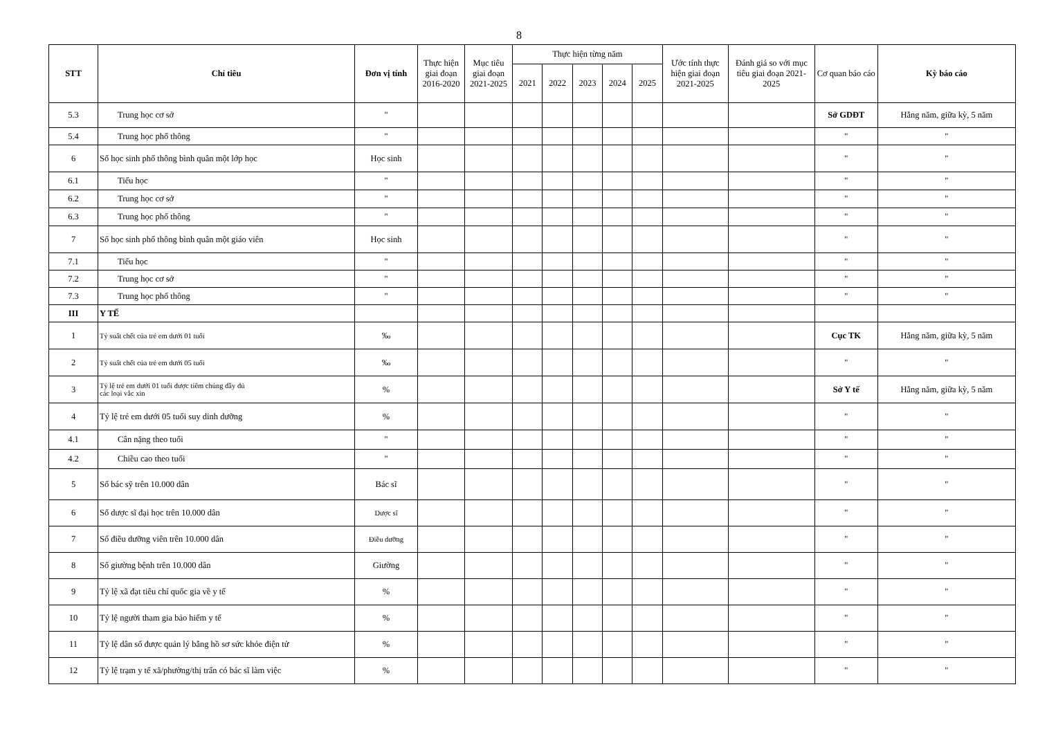8
| STT | Chỉ tiêu | Đơn vị tính | Thực hiện giai đoạn 2016-2020 | Mục tiêu giai đoạn 2021-2025 | Thực hiện từng năm | | | | | Ước tính thực hiện giai đoạn 2021-2025 | Đánh giá so với mục tiêu giai đoạn 2021-2025 | Cơ quan báo cáo | Kỳ báo cáo |
| --- | --- | --- | --- | --- | --- | --- | --- | --- | --- | --- | --- | --- | --- |
| | | | | | 2021 | 2022 | 2023 | 2024 | 2025 | | | | |
| 5.3 | Trung học cơ sở | " | | | | | | | | | | Sở GDĐT | Hằng năm, giữa kỳ, 5 năm |
| 5.4 | Trung học phổ thông | " | | | | | | | | | | " | " |
| 6 | Số học sinh phổ thông bình quân một lớp học | Học sinh | | | | | | | | | | " | " |
| 6.1 | Tiểu học | " | | | | | | | | | | " | " |
| 6.2 | Trung học cơ sở | " | | | | | | | | | | " | " |
| 6.3 | Trung học phổ thông | " | | | | | | | | | | " | " |
| 7 | Số học sinh phổ thông bình quân một giáo viên | Học sinh | | | | | | | | | | " | " |
| 7.1 | Tiểu học | " | | | | | | | | | | " | " |
| 7.2 | Trung học cơ sở | " | | | | | | | | | | " | " |
| 7.3 | Trung học phổ thông | " | | | | | | | | | | " | " |
| III | Y TẾ | | | | | | | | | | | | |
| 1 | Tỷ suất chết của trẻ em dưới 01 tuổi | ‰ | | | | | | | | | | Cục TK | Hằng năm, giữa kỳ, 5 năm |
| 2 | Tỷ suất chết của trẻ em dưới 05 tuổi | ‰ | | | | | | | | | | " | " |
| 3 | Tỷ lệ trẻ em dưới 01 tuổi được tiêm chủng đầy đủ các loại vắc xin | % | | | | | | | | | | Sở Y tế | Hằng năm, giữa kỳ, 5 năm |
| 4 | Tỷ lệ trẻ em dưới 05 tuổi suy dinh dưỡng | % | | | | | | | | | | " | " |
| 4.1 | Cân nặng theo tuổi | " | | | | | | | | | | " | " |
| 4.2 | Chiều cao theo tuổi | " | | | | | | | | | | " | " |
| 5 | Số bác sỹ trên 10.000 dân | Bác sĩ | | | | | | | | | | " | " |
| 6 | Số dược sĩ đại học trên 10.000 dân | Dược sĩ | | | | | | | | | | " | " |
| 7 | Số điều dưỡng viên trên 10.000 dân | Điều dưỡng | | | | | | | | | | " | " |
| 8 | Số giường bệnh trên 10.000 dân | Giường | | | | | | | | | | " | " |
| 9 | Tỷ lệ xã đạt tiêu chí quốc gia về y tế | % | | | | | | | | | | " | " |
| 10 | Tỷ lệ người tham gia bảo hiểm y tế | % | | | | | | | | | | " | " |
| 11 | Tỷ lệ dân số được quản lý bằng hồ sơ sức khỏe điện tử | % | | | | | | | | | | " | " |
| 12 | Tỷ lệ trạm y tế xã/phường/thị trấn có bác sĩ làm việc | % | | | | | | | | | | " | " |